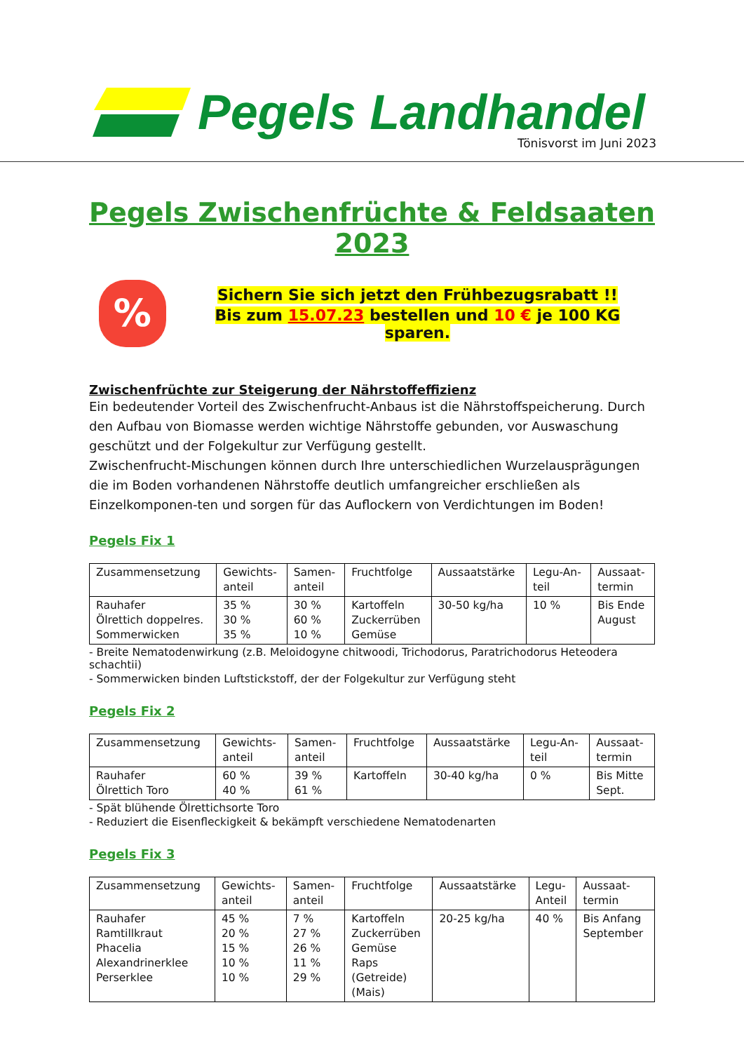Pegels Landhandel
Tönisvorst im Juni 2023
Pegels Zwischenfrüchte & Feldsaaten 2023
%
Sichern Sie sich jetzt den Frühbezugsrabatt !!
Bis zum 15.07.23 bestellen und 10 € je 100 KG sparen.
Zwischenfrüchte zur Steigerung der Nährstoffeffizienz
Ein bedeutender Vorteil des Zwischenfrucht-Anbaus ist die Nährstoffspeicherung. Durch den Aufbau von Biomasse werden wichtige Nährstoffe gebunden, vor Auswaschung geschützt und der Folgekultur zur Verfügung gestellt.
Zwischenfrucht-Mischungen können durch Ihre unterschiedlichen Wurzelausprägungen die im Boden vorhandenen Nährstoffe deutlich umfangreicher erschließen als Einzelkomponen-ten und sorgen für das Auflockern von Verdichtungen im Boden!
Pegels Fix 1
| Zusammensetzung | Gewichts- anteil | Samen- anteil | Fruchtfolge | Aussaatstärke | Legu-An- teil | Aussaat- termin |
| --- | --- | --- | --- | --- | --- | --- |
| Rauhafer Ölrettich doppelres. Sommerwicken | 35 % 30 % 35 % | 30 % 60 % 10 % | Kartoffeln Zuckerrüben Gemüse | 30-50 kg/ha | 10 % | Bis Ende August |
- Breite Nematodenwirkung (z.B. Meloidogyne chitwoodi, Trichodorus, Paratrichodorus Heteodera schachtii)
- Sommerwicken binden Luftstickstoff, der der Folgekultur zur Verfügung steht
Pegels Fix 2
| Zusammensetzung | Gewichts- anteil | Samen- anteil | Fruchtfolge | Aussaatstärke | Legu-An- teil | Aussaat- termin |
| --- | --- | --- | --- | --- | --- | --- |
| Rauhafer Ölrettich Toro | 60 % 40 % | 39 % 61 % | Kartoffeln | 30-40 kg/ha | 0 % | Bis Mitte Sept. |
- Spät blühende Ölrettichsorte Toro
- Reduziert die Eisenfleckigkeit & bekämpft verschiedene Nematodenarten
Pegels Fix 3
| Zusammensetzung | Gewichts- anteil | Samen- anteil | Fruchtfolge | Aussaatstärke | Legu- Anteil | Aussaat- termin |
| --- | --- | --- | --- | --- | --- | --- |
| Rauhafer Ramtillkraut Phacelia Alexandrinerklee Perserklee | 45 % 20 % 15 % 10 % 10 % | 7 % 27 % 26 % 11 % 29 % | Kartoffeln Zuckerrüben Gemüse Raps (Getreide) (Mais) | 20-25 kg/ha | 40 % | Bis Anfang September |